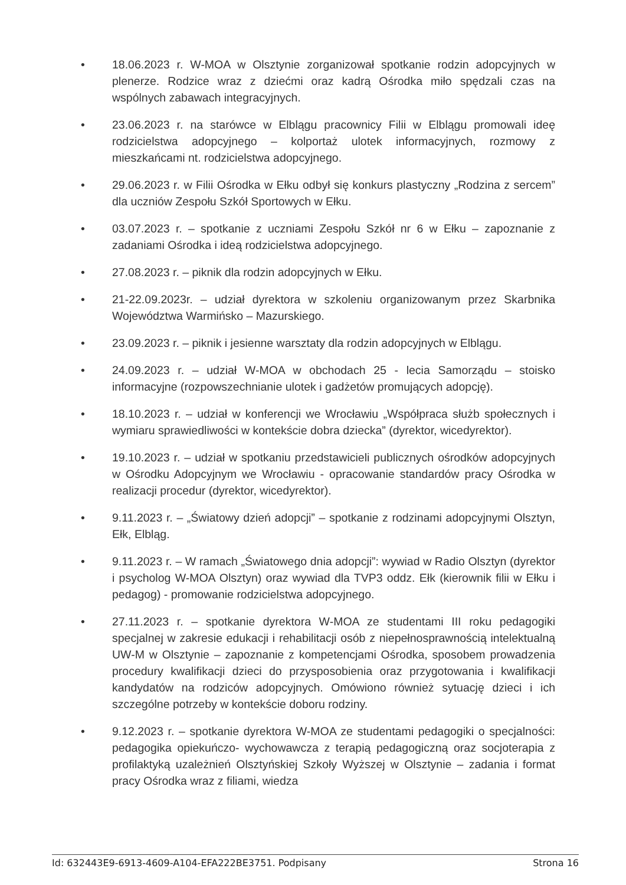• 18.06.2023 r. W-MOA w Olsztynie zorganizował spotkanie rodzin adopcyjnych w plenerze. Rodzice wraz z dziećmi oraz kadrą Ośrodka miło spędzali czas na wspólnych zabawach integracyjnych.
• 23.06.2023 r. na starówce w Elblągu pracownicy Filii w Elblągu promowali ideę rodzicielstwa adopcyjnego – kolportaż ulotek informacyjnych, rozmowy z mieszkańcami nt. rodzicielstwa adopcyjnego.
• 29.06.2023 r. w Filii Ośrodka w Ełku odbył się konkurs plastyczny „Rodzina z sercem” dla uczniów Zespołu Szkół Sportowych w Ełku.
• 03.07.2023 r. – spotkanie z uczniami Zespołu Szkół nr 6 w Ełku – zapoznanie z zadaniami Ośrodka i ideą rodzicielstwa adopcyjnego.
• 27.08.2023 r. – piknik dla rodzin adopcyjnych w Ełku.
• 21-22.09.2023r. – udział dyrektora w szkoleniu organizowanym przez Skarbnika Województwa Warmińsko – Mazurskiego.
• 23.09.2023 r. – piknik i jesienne warsztaty dla rodzin adopcyjnych w Elblągu.
• 24.09.2023 r. – udział W-MOA w obchodach 25 - lecia Samorządu – stoisko informacyjne (rozpowszechnianie ulotek i gadżetów promujących adopcję).
• 18.10.2023 r. – udział w konferencji we Wrocławiu „Współpraca służb społecznych i wymiaru sprawiedliwości w kontekście dobra dziecka” (dyrektor, wicedyrektor).
• 19.10.2023 r. – udział w spotkaniu przedstawicieli publicznych ośrodków adopcyjnych w Ośrodku Adopcyjnym we Wrocławiu - opracowanie standardów pracy Ośrodka w realizacji procedur (dyrektor, wicedyrektor).
• 9.11.2023 r. – „Światowy dzień adopcji” – spotkanie z rodzinami adopcyjnymi Olsztyn, Ełk, Elbląg.
• 9.11.2023 r. – W ramach „Światowego dnia adopcji”: wywiad w Radio Olsztyn (dyrektor i psycholog W-MOA Olsztyn) oraz wywiad dla TVP3 oddz. Ełk (kierownik filii w Ełku i pedagog) - promowanie rodzicielstwa adopcyjnego.
• 27.11.2023 r. – spotkanie dyrektora W-MOA ze studentami III roku pedagogiki specjalnej w zakresie edukacji i rehabilitacji osób z niepełnosprawnością intelektualną UW-M w Olsztynie – zapoznanie z kompetencjami Ośrodka, sposobem prowadzenia procedury kwalifikacji dzieci do przysposobienia oraz przygotowania i kwalifikacji kandydatów na rodziców adopcyjnych. Omówiono również sytuację dzieci i ich szczególne potrzeby w kontekście doboru rodziny.
• 9.12.2023 r. – spotkanie dyrektora W-MOA ze studentami pedagogiki o specjalności: pedagogika opiekuńczo- wychowawcza z terapią pedagogiczną oraz socjoterapia z profilaktyką uzależnień Olsztyńskiej Szkoły Wyższej w Olsztynie – zadania i format pracy Ośrodka wraz z filiami, wiedza
Id: 632443E9-6913-4609-A104-EFA222BE3751. Podpisany Strona 16